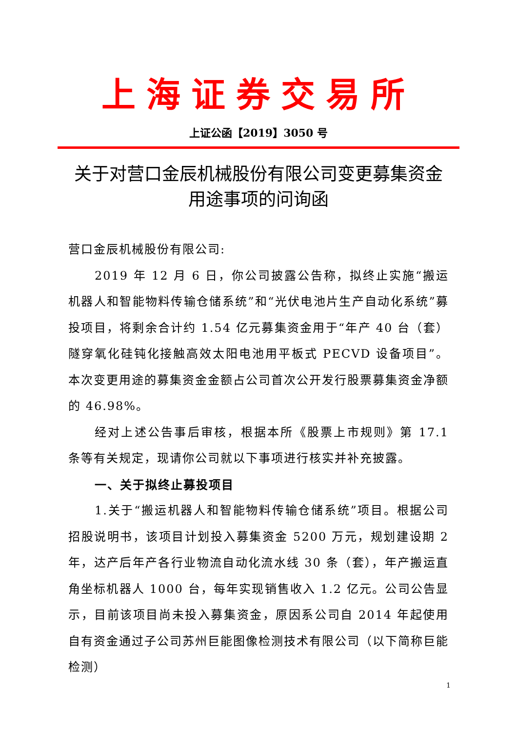上海证券交易所
上证公函【2019】3050 号
关于对营口金辰机械股份有限公司变更募集资金用途事项的问询函
营口金辰机械股份有限公司:
2019 年 12 月 6 日，你公司披露公告称，拟终止实施“搬运机器人和智能物料传输仓储系统”和“光伏电池片生产自动化系统”募投项目，将剩余合计约 1.54 亿元募集资金用于“年产 40 台（套）隧穿氧化硅钝化接触高效太阳电池用平板式 PECVD 设备项目”。本次变更用途的募集资金金额占公司首次公开发行股票募集资金净额的 46.98%。
经对上述公告事后审核，根据本所《股票上市规则》第 17.1 条等有关规定，现请你公司就以下事项进行核实并补充披露。
一、关于拟终止募投项目
1.关于“搬运机器人和智能物料传输仓储系统”项目。根据公司招股说明书，该项目计划投入募集资金 5200 万元，规划建设期 2 年，达产后年产各行业物流自动化流水线 30 条（套），年产搬运直角坐标机器人 1000 台，每年实现销售收入 1.2 亿元。公司公告显示，目前该项目尚未投入募集资金，原因系公司自 2014 年起使用自有资金通过子公司苏州巨能图像检测技术有限公司（以下简称巨能检测）
1